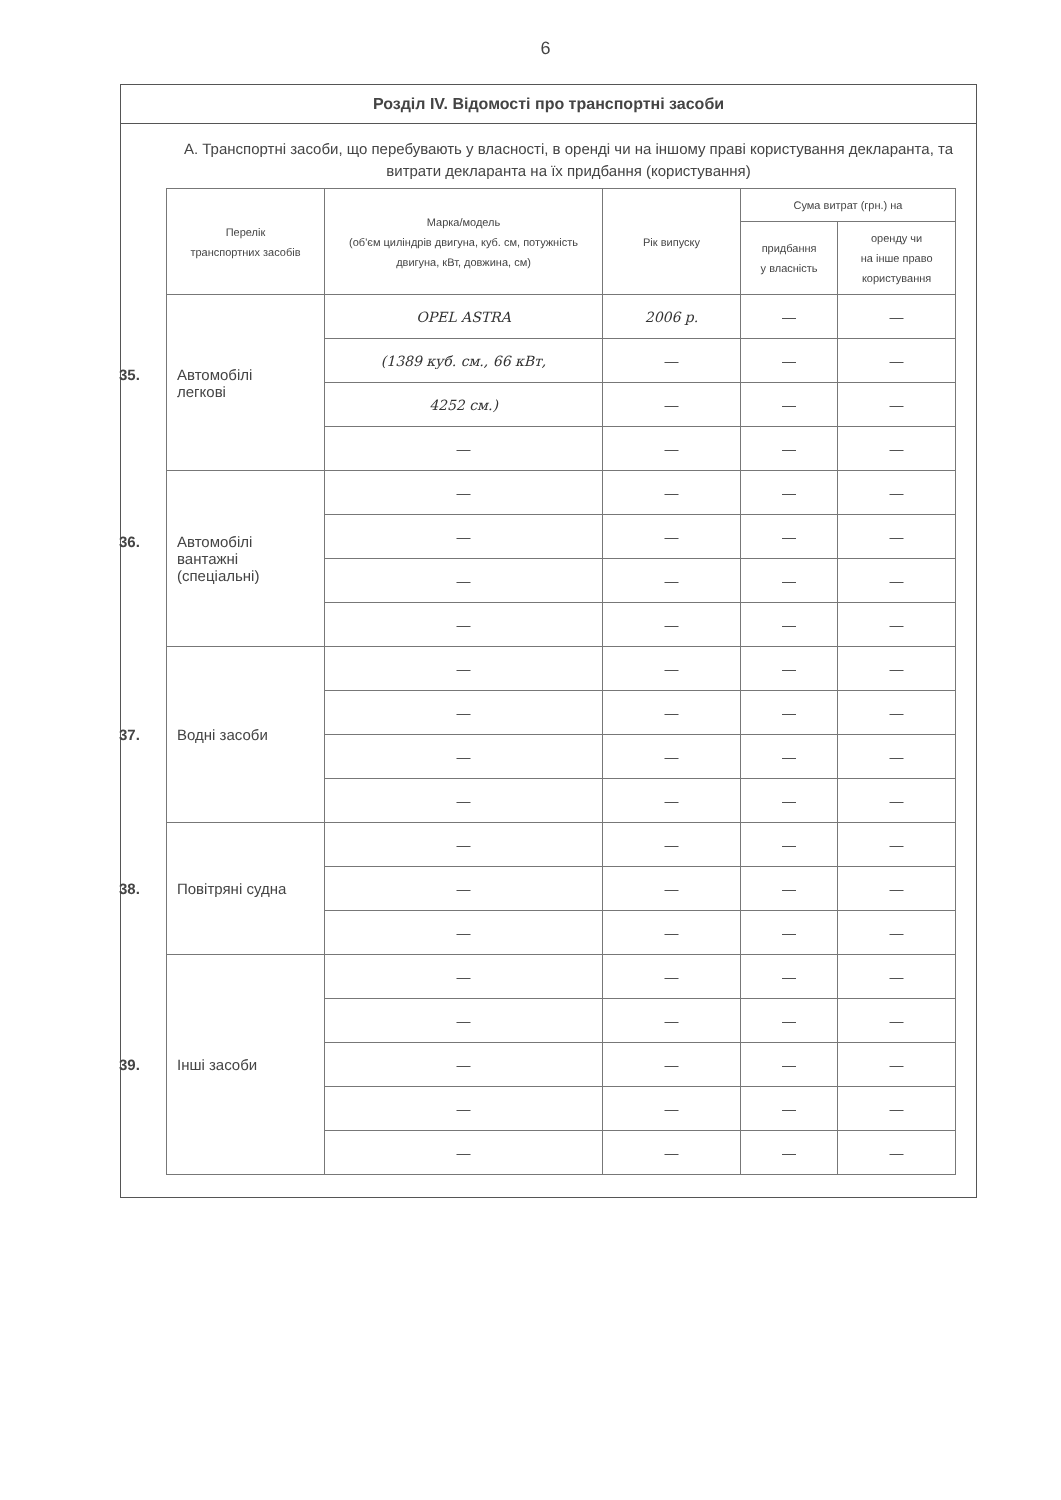6
Розділ IV. Відомості про транспортні засоби
А. Транспортні засоби, що перебувають у власності, в оренді чи на іншому праві користування декларанта, та витрати декларанта на їх придбання (користування)
| Перелік транспортних засобів | Марка/модель (об'єм циліндрів двигуна, куб. см, потужність двигуна, кВт, довжина, см) | Рік випуску | Сума витрат (грн.) на | |
| --- | --- | --- | --- | --- |
| | | | придбання у власність | оренду чи на інше право користування |
| 35. Автомобілі легкові | OPEL ASTRA | 2006 р. | — | — |
| | (1389 куб. см., 66 кВт, | — | — | — |
| | 4252 см.) | — | — | — |
| | — | — | — | — |
| 36. Автомобілі вантажні (спеціальні) | — | — | — | — |
| | — | — | — | — |
| | — | — | — | — |
| | — | — | — | — |
| 37. Водні засоби | — | — | — | — |
| | — | — | — | — |
| | — | — | — | — |
| | — | — | — | — |
| 38. Повітряні судна | — | — | — | — |
| | — | — | — | — |
| | — | — | — | — |
| 39. Інші засоби | — | — | — | — |
| | — | — | — | — |
| | — | — | — | — |
| | — | — | — | — |
| | — | — | — | — |